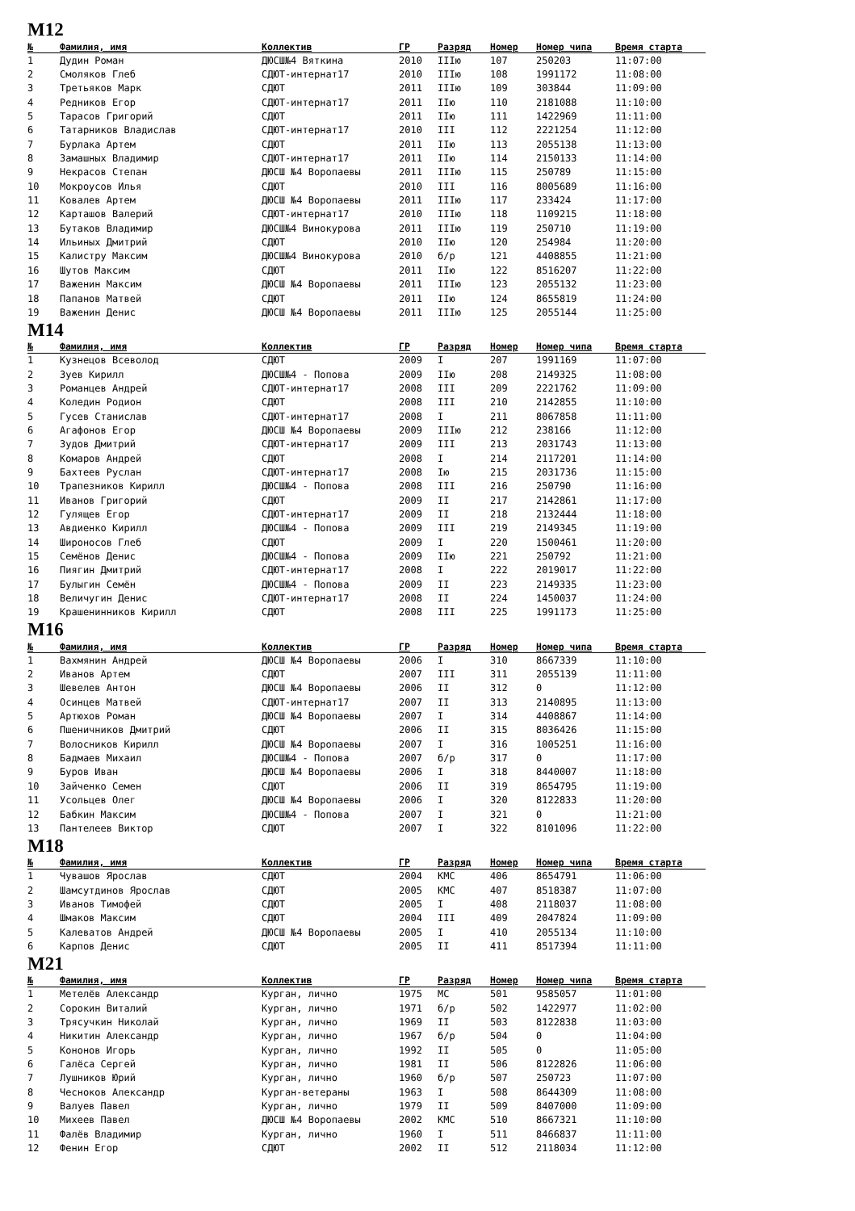M12
| № | Фамилия, имя | Коллектив | ГР | Разряд | Номер | Номер чипа | Время старта |
| --- | --- | --- | --- | --- | --- | --- | --- |
| 1 | Дудин Роман | ДЮСШ№4 Вяткина | 2010 | IIIю | 107 | 250203 | 11:07:00 |
| 2 | Смоляков Глеб | СДЮТ-интернат17 | 2010 | IIIю | 108 | 1991172 | 11:08:00 |
| 3 | Третьяков Марк | СДЮТ | 2011 | IIIю | 109 | 303844 | 11:09:00 |
| 4 | Редников Егор | СДЮТ-интернат17 | 2011 | IIю | 110 | 2181088 | 11:10:00 |
| 5 | Тарасов Григорий | СДЮТ | 2011 | IIю | 111 | 1422969 | 11:11:00 |
| 6 | Татарников Владислав | СДЮТ-интернат17 | 2010 | III | 112 | 2221254 | 11:12:00 |
| 7 | Бурлака Артем | СДЮТ | 2011 | IIю | 113 | 2055138 | 11:13:00 |
| 8 | Замашных Владимир | СДЮТ-интернат17 | 2011 | IIю | 114 | 2150133 | 11:14:00 |
| 9 | Некрасов Степан | ДЮСШ №4 Воропаевы | 2011 | IIIю | 115 | 250789 | 11:15:00 |
| 10 | Мокроусов Илья | СДЮТ | 2010 | III | 116 | 8005689 | 11:16:00 |
| 11 | Ковалев Артем | ДЮСШ №4 Воропаевы | 2011 | IIIю | 117 | 233424 | 11:17:00 |
| 12 | Карташов Валерий | СДЮТ-интернат17 | 2010 | IIIю | 118 | 1109215 | 11:18:00 |
| 13 | Бутаков Владимир | ДЮСШ№4 Винокурова | 2011 | IIIю | 119 | 250710 | 11:19:00 |
| 14 | Ильиных Дмитрий | СДЮТ | 2010 | IIю | 120 | 254984 | 11:20:00 |
| 15 | Калистру Максим | ДЮСШ№4 Винокурова | 2010 | б/р | 121 | 4408855 | 11:21:00 |
| 16 | Шутов Максим | СДЮТ | 2011 | IIю | 122 | 8516207 | 11:22:00 |
| 17 | Важенин Максим | ДЮСШ №4 Воропаевы | 2011 | IIIю | 123 | 2055132 | 11:23:00 |
| 18 | Папанов Матвей | СДЮТ | 2011 | IIю | 124 | 8655819 | 11:24:00 |
| 19 | Важенин Денис | ДЮСШ №4 Воропаевы | 2011 | IIIю | 125 | 2055144 | 11:25:00 |
M14
| № | Фамилия, имя | Коллектив | ГР | Разряд | Номер | Номер чипа | Время старта |
| --- | --- | --- | --- | --- | --- | --- | --- |
| 1 | Кузнецов Всеволод | СДЮТ | 2009 | I | 207 | 1991169 | 11:07:00 |
| 2 | Зуев Кирилл | ДЮСШ№4 - Попова | 2009 | IIю | 208 | 2149325 | 11:08:00 |
| 3 | Романцев Андрей | СДЮТ-интернат17 | 2008 | III | 209 | 2221762 | 11:09:00 |
| 4 | Коледин Родион | СДЮТ | 2008 | III | 210 | 2142855 | 11:10:00 |
| 5 | Гусев Станислав | СДЮТ-интернат17 | 2008 | I | 211 | 8067858 | 11:11:00 |
| 6 | Агафонов Егор | ДЮСШ №4 Воропаевы | 2009 | IIIю | 212 | 238166 | 11:12:00 |
| 7 | Зудов Дмитрий | СДЮТ-интернат17 | 2009 | III | 213 | 2031743 | 11:13:00 |
| 8 | Комаров Андрей | СДЮТ | 2008 | I | 214 | 2117201 | 11:14:00 |
| 9 | Бахтеев Руслан | СДЮТ-интернат17 | 2008 | Iю | 215 | 2031736 | 11:15:00 |
| 10 | Трапезников Кирилл | ДЮСШ№4 - Попова | 2008 | III | 216 | 250790 | 11:16:00 |
| 11 | Иванов Григорий | СДЮТ | 2009 | II | 217 | 2142861 | 11:17:00 |
| 12 | Гулящев Егор | СДЮТ-интернат17 | 2009 | II | 218 | 2132444 | 11:18:00 |
| 13 | Авдиенко Кирилл | ДЮСШ№4 - Попова | 2009 | III | 219 | 2149345 | 11:19:00 |
| 14 | Широносов Глеб | СДЮТ | 2009 | I | 220 | 1500461 | 11:20:00 |
| 15 | Семёнов Денис | ДЮСШ№4 - Попова | 2009 | IIю | 221 | 250792 | 11:21:00 |
| 16 | Пиягин Дмитрий | СДЮТ-интернат17 | 2008 | I | 222 | 2019017 | 11:22:00 |
| 17 | Булыгин Семён | ДЮСШ№4 - Попова | 2009 | II | 223 | 2149335 | 11:23:00 |
| 18 | Величугин Денис | СДЮТ-интернат17 | 2008 | II | 224 | 1450037 | 11:24:00 |
| 19 | Крашенинников Кирилл | СДЮТ | 2008 | III | 225 | 1991173 | 11:25:00 |
M16
| № | Фамилия, имя | Коллектив | ГР | Разряд | Номер | Номер чипа | Время старта |
| --- | --- | --- | --- | --- | --- | --- | --- |
| 1 | Вахмянин Андрей | ДЮСШ №4 Воропаевы | 2006 | I | 310 | 8667339 | 11:10:00 |
| 2 | Иванов Артем | СДЮТ | 2007 | III | 311 | 2055139 | 11:11:00 |
| 3 | Шевелев Антон | ДЮСШ №4 Воропаевы | 2006 | II | 312 | 0 | 11:12:00 |
| 4 | Осинцев Матвей | СДЮТ-интернат17 | 2007 | II | 313 | 2140895 | 11:13:00 |
| 5 | Артюхов Роман | ДЮСШ №4 Воропаевы | 2007 | I | 314 | 4408867 | 11:14:00 |
| 6 | Пшеничников Дмитрий | СДЮТ | 2006 | II | 315 | 8036426 | 11:15:00 |
| 7 | Волосников Кирилл | ДЮСШ №4 Воропаевы | 2007 | I | 316 | 1005251 | 11:16:00 |
| 8 | Бадмаев Михаил | ДЮСШ№4 - Попова | 2007 | б/р | 317 | 0 | 11:17:00 |
| 9 | Буров Иван | ДЮСШ №4 Воропаевы | 2006 | I | 318 | 8440007 | 11:18:00 |
| 10 | Зайченко Семен | СДЮТ | 2006 | II | 319 | 8654795 | 11:19:00 |
| 11 | Усольцев Олег | ДЮСШ №4 Воропаевы | 2006 | I | 320 | 8122833 | 11:20:00 |
| 12 | Бабкин Максим | ДЮСШ№4 - Попова | 2007 | I | 321 | 0 | 11:21:00 |
| 13 | Пантелеев Виктор | СДЮТ | 2007 | I | 322 | 8101096 | 11:22:00 |
M18
| № | Фамилия, имя | Коллектив | ГР | Разряд | Номер | Номер чипа | Время старта |
| --- | --- | --- | --- | --- | --- | --- | --- |
| 1 | Чувашов Ярослав | СДЮТ | 2004 | КМС | 406 | 8654791 | 11:06:00 |
| 2 | Шамсутдинов Ярослав | СДЮТ | 2005 | КМС | 407 | 8518387 | 11:07:00 |
| 3 | Иванов Тимофей | СДЮТ | 2005 | I | 408 | 2118037 | 11:08:00 |
| 4 | Шмаков Максим | СДЮТ | 2004 | III | 409 | 2047824 | 11:09:00 |
| 5 | Калеватов Андрей | ДЮСШ №4 Воропаевы | 2005 | I | 410 | 2055134 | 11:10:00 |
| 6 | Карпов Денис | СДЮТ | 2005 | II | 411 | 8517394 | 11:11:00 |
M21
| № | Фамилия, имя | Коллектив | ГР | Разряд | Номер | Номер чипа | Время старта |
| --- | --- | --- | --- | --- | --- | --- | --- |
| 1 | Метелёв Александр | Курган, лично | 1975 | МС | 501 | 9585057 | 11:01:00 |
| 2 | Сорокин Виталий | Курган, лично | 1971 | б/р | 502 | 1422977 | 11:02:00 |
| 3 | Трясучкин Николай | Курган, лично | 1969 | II | 503 | 8122838 | 11:03:00 |
| 4 | Никитин Александр | Курган, лично | 1967 | б/р | 504 | 0 | 11:04:00 |
| 5 | Кононов Игорь | Курган, лично | 1992 | II | 505 | 0 | 11:05:00 |
| 6 | Галёса Сергей | Курган, лично | 1981 | II | 506 | 8122826 | 11:06:00 |
| 7 | Лушников Юрий | Курган, лично | 1960 | б/р | 507 | 250723 | 11:07:00 |
| 8 | Чесноков Александр | Курган-ветераны | 1963 | I | 508 | 8644309 | 11:08:00 |
| 9 | Валуев Павел | Курган, лично | 1979 | II | 509 | 8407000 | 11:09:00 |
| 10 | Михеев Павел | ДЮСШ №4 Воропаевы | 2002 | КМС | 510 | 8667321 | 11:10:00 |
| 11 | Фалёв Владимир | Курган, лично | 1960 | I | 511 | 8466837 | 11:11:00 |
| 12 | Фенин Егор | СДЮТ | 2002 | II | 512 | 2118034 | 11:12:00 |